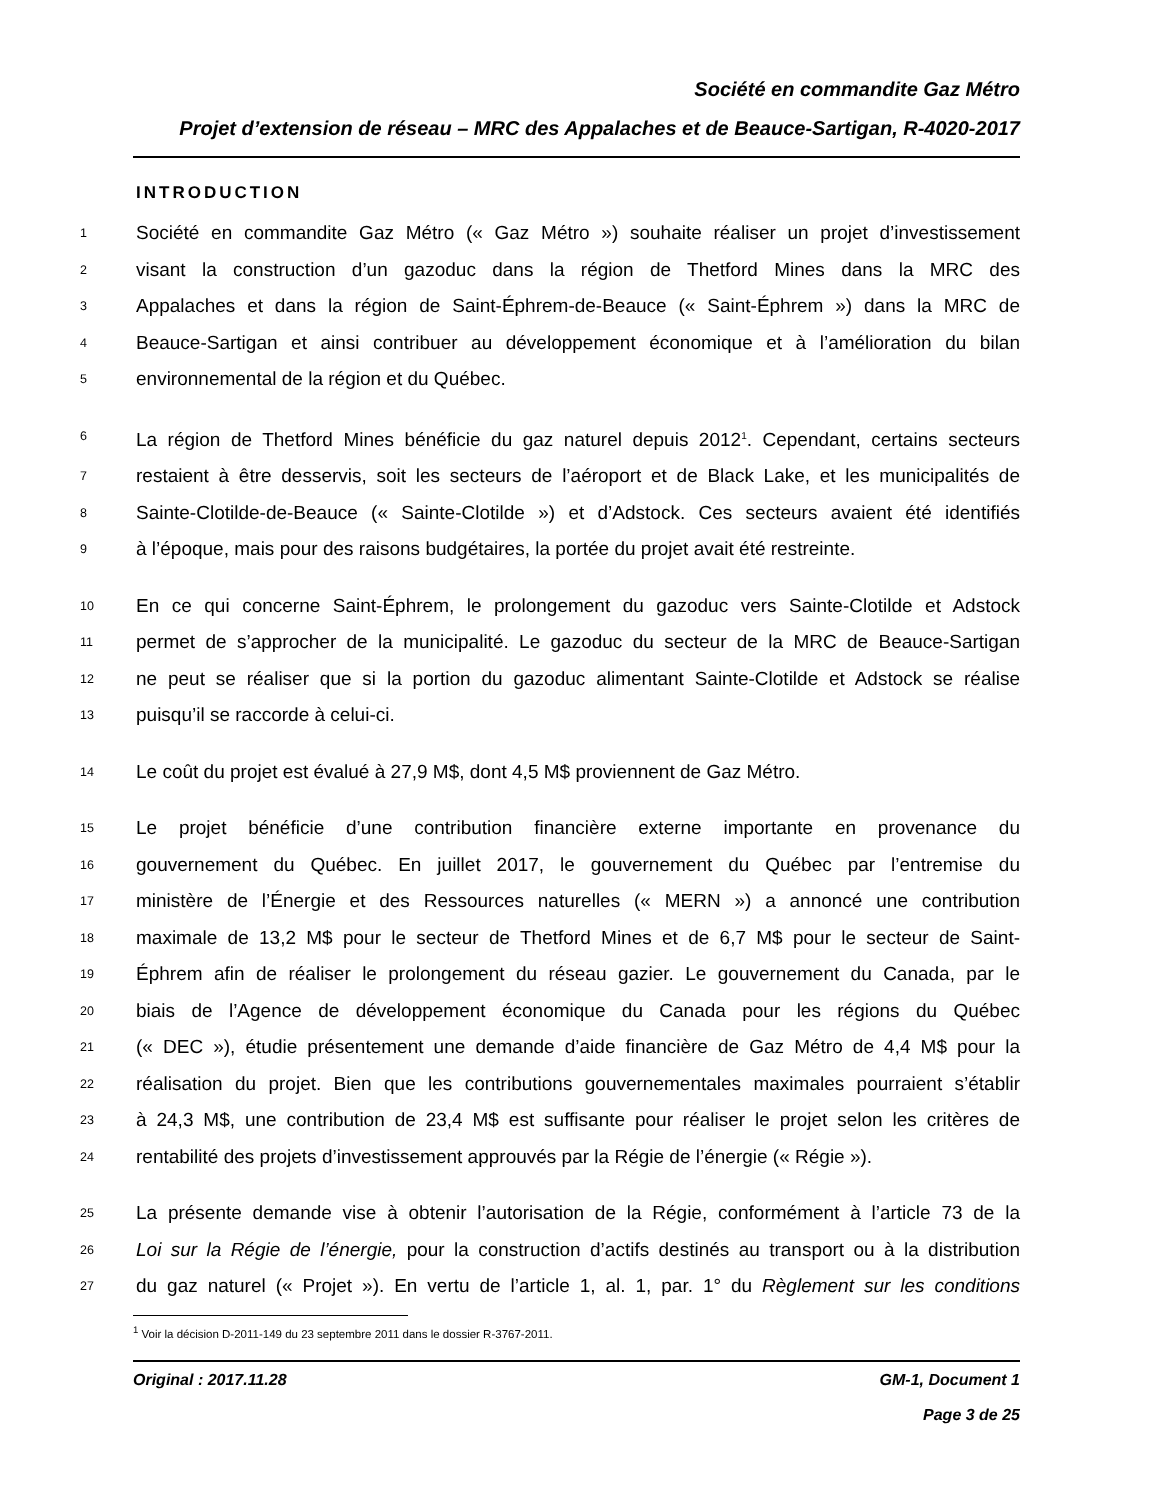Société en commandite Gaz Métro
Projet d’extension de réseau – MRC des Appalaches et de Beauce-Sartigan, R-4020-2017
INTRODUCTION
1 Société en commandite Gaz Métro (« Gaz Métro ») souhaite réaliser un projet d’investissement
2 visant la construction d’un gazoduc dans la région de Thetford Mines dans la MRC des
3 Appalaches et dans la région de Saint-Éphrem-de-Beauce (« Saint-Éphrem ») dans la MRC de
4 Beauce-Sartigan et ainsi contribuer au développement économique et à l’amélioration du bilan
5 environnemental de la région et du Québec.
6 La région de Thetford Mines bénéficie du gaz naturel depuis 2012<sup>1</sup>. Cependant, certains secteurs
7 restaient à être desservis, soit les secteurs de l’aéroport et de Black Lake, et les municipalités de
8 Sainte-Clotilde-de-Beauce (« Sainte-Clotilde ») et d’Adstock. Ces secteurs avaient été identifiés
9 à l’époque, mais pour des raisons budgétaires, la portée du projet avait été restreinte.
10 En ce qui concerne Saint-Éphrem, le prolongement du gazoduc vers Sainte-Clotilde et Adstock
11 permet de s’approcher de la municipalité. Le gazoduc du secteur de la MRC de Beauce-Sartigan
12 ne peut se réaliser que si la portion du gazoduc alimentant Sainte-Clotilde et Adstock se réalise
13 puisqu’il se raccorde à celui-ci.
14 Le coût du projet est évalué à 27,9 M$, dont 4,5 M$ proviennent de Gaz Métro.
15 Le projet bénéficie d’une contribution financière externe importante en provenance du
16 gouvernement du Québec. En juillet 2017, le gouvernement du Québec par l’entremise du
17 ministère de l’Énergie et des Ressources naturelles (« MERN ») a annoncé une contribution
18 maximale de 13,2 M$ pour le secteur de Thetford Mines et de 6,7 M$ pour le secteur de Saint-
19 Éphrem afin de réaliser le prolongement du réseau gazier. Le gouvernement du Canada, par le
20 biais de l’Agence de développement économique du Canada pour les régions du Québec
21 (« DEC »), étudie présentement une demande d’aide financière de Gaz Métro de 4,4 M$ pour la
22 réalisation du projet. Bien que les contributions gouvernementales maximales pourraient s’établir
23 à 24,3 M$, une contribution de 23,4 M$ est suffisante pour réaliser le projet selon les critères de
24 rentabilité des projets d’investissement approuvés par la Régie de l’énergie (« Régie »).
25 La présente demande vise à obtenir l’autorisation de la Régie, conformément à l’article 73 de la
26 Loi sur la Régie de l’énergie, pour la construction d’actifs destinés au transport ou à la distribution
27 du gaz naturel (« Projet »). En vertu de l’article 1, al. 1, par. 1° du Règlement sur les conditions
<sup>1</sup> Voir la décision D-2011-149 du 23 septembre 2011 dans le dossier R-3767-2011.
Original : 2017.11.28 GM-1, Document 1
Page 3 de 25